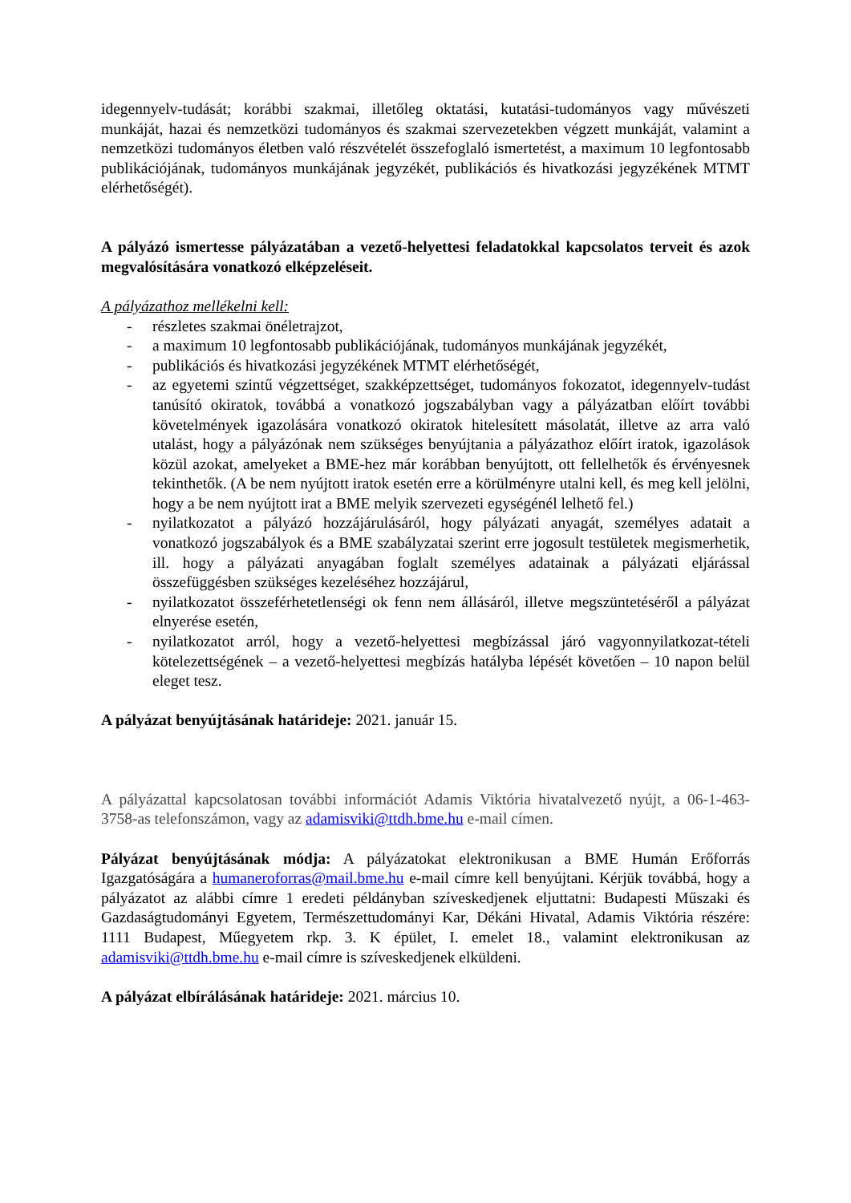idegennyelv-tudását; korábbi szakmai, illetőleg oktatási, kutatási-tudományos vagy művészeti munkáját, hazai és nemzetközi tudományos és szakmai szervezetekben végzett munkáját, valamint a nemzetközi tudományos életben való részvételét összefoglaló ismertetést, a maximum 10 legfontosabb publikációjának, tudományos munkájának jegyzékét, publikációs és hivatkozási jegyzékének MTMT elérhetőségét).
A pályázó ismertesse pályázatában a vezető-helyettesi feladatokkal kapcsolatos terveit és azok megvalósítására vonatkozó elképzeléseit.
A pályázathoz mellékelni kell:
- részletes szakmai önéletrajzot,
- a maximum 10 legfontosabb publikációjának, tudományos munkájának jegyzékét,
- publikációs és hivatkozási jegyzékének MTMT elérhetőségét,
- az egyetemi szintű végzettséget, szakképzettséget, tudományos fokozatot, idegennyelv-tudást tanúsító okiratok, továbbá a vonatkozó jogszabályban vagy a pályázatban előírt további követelmények igazolására vonatkozó okiratok hitelesített másolatát, illetve az arra való utalást, hogy a pályázónak nem szükséges benyújtania a pályázathoz előírt iratok, igazolások közül azokat, amelyeket a BME-hez már korábban benyújtott, ott fellelhetők és érvényesnek tekinthetők. (A be nem nyújtott iratok esetén erre a körülményre utalni kell, és meg kell jelölni, hogy a be nem nyújtott irat a BME melyik szervezeti egységénél lelhető fel.)
- nyilatkozatot a pályázó hozzájárulásáról, hogy pályázati anyagát, személyes adatait a vonatkozó jogszabályok és a BME szabályzatai szerint erre jogosult testületek megismerhetik, ill. hogy a pályázati anyagában foglalt személyes adatainak a pályázati eljárással összefüggésben szükséges kezeléséhez hozzájárul,
- nyilatkozatot összeférhetetlenségi ok fenn nem állásáról, illetve megszüntetéséről a pályázat elnyerése esetén,
- nyilatkozatot arról, hogy a vezető-helyettesi megbízással járó vagyonnyilatkozat-tételi kötelezettségének – a vezető-helyettesi megbízás hatályba lépését követően – 10 napon belül eleget tesz.
A pályázat benyújtásának határideje: 2021. január 15.
A pályázattal kapcsolatosan további információt Adamis Viktória hivatalvezető nyújt, a 06-1-463-3758-as telefonszámon, vagy az adamisviki@ttdh.bme.hu e-mail címen.
Pályázat benyújtásának módja: A pályázatokat elektronikusan a BME Humán Erőforrás Igazgatóságára a humaneroforras@mail.bme.hu e-mail címre kell benyújtani. Kérjük továbbá, hogy a pályázatot az alábbi címre 1 eredeti példányban szíveskedjenek eljuttatni: Budapesti Műszaki és Gazdaságtudományi Egyetem, Természettudományi Kar, Dékáni Hivatal, Adamis Viktória részére: 1111 Budapest, Műegyetem rkp. 3. K épület, I. emelet 18., valamint elektronikusan az adamisviki@ttdh.bme.hu e-mail címre is szíveskedjenek elküldeni.
A pályázat elbírálásának határideje: 2021. március 10.